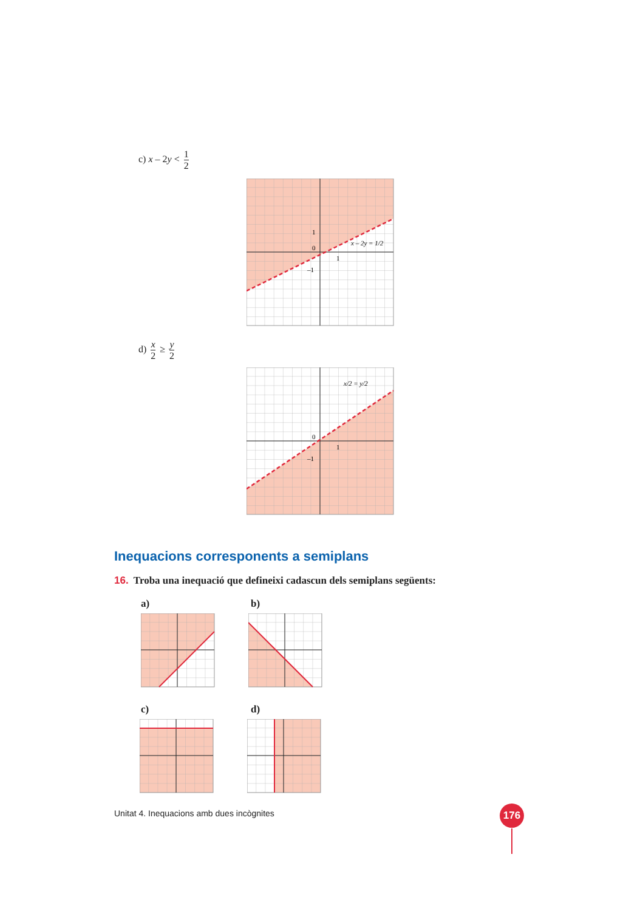c) x – 2y < 1 2
1
0
1
–1
x – 2y = 1/2
d) x 2 ≥ y 2
0
1
–1
x/2 = y/2
Inequacions corresponents a semiplans
16. Troba una inequació que defineixi cadascun dels semiplans següents:
a) b)
c) d)
Unitat 4. Inequacions amb dues incògnites
176